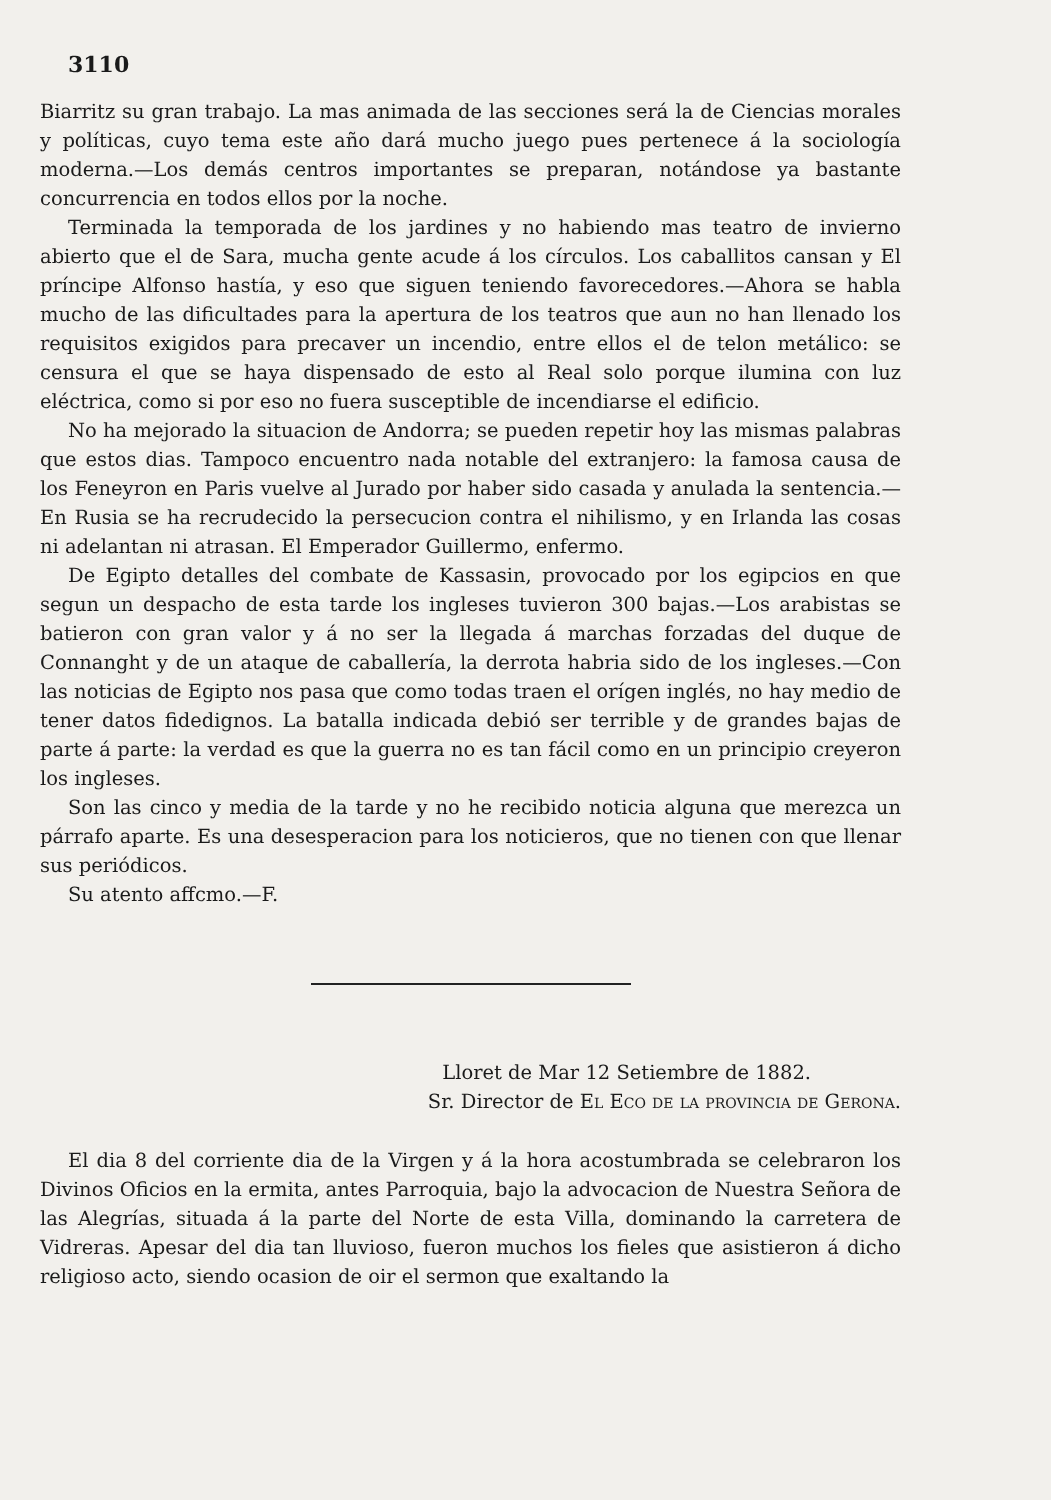3110
Biarritz su gran trabajo. La mas animada de las secciones será la de Ciencias morales y políticas, cuyo tema este año dará mucho juego pues pertenece á la sociología moderna.—Los demás centros importantes se preparan, notándose ya bastante concurrencia en todos ellos por la noche.
Terminada la temporada de los jardines y no habiendo mas teatro de invierno abierto que el de Sara, mucha gente acude á los círculos. Los caballitos cansan y El príncipe Alfonso hastía, y eso que siguen teniendo favorecedores.—Ahora se habla mucho de las dificultades para la apertura de los teatros que aun no han llenado los requisitos exigidos para precaver un incendio, entre ellos el de telon metálico: se censura el que se haya dispensado de esto al Real solo porque ilumina con luz eléctrica, como si por eso no fuera susceptible de incendiarse el edificio.
No ha mejorado la situacion de Andorra; se pueden repetir hoy las mismas palabras que estos dias. Tampoco encuentro nada notable del extranjero: la famosa causa de los Feneyron en Paris vuelve al Jurado por haber sido casada y anulada la sentencia.—En Rusia se ha recrudecido la persecucion contra el nihilismo, y en Irlanda las cosas ni adelantan ni atrasan. El Emperador Guillermo, enfermo.
De Egipto detalles del combate de Kassasin, provocado por los egipcios en que segun un despacho de esta tarde los ingleses tuvieron 300 bajas.—Los arabistas se batieron con gran valor y á no ser la llegada á marchas forzadas del duque de Connanght y de un ataque de caballería, la derrota habria sido de los ingleses.—Con las noticias de Egipto nos pasa que como todas traen el orígen inglés, no hay medio de tener datos fidedignos. La batalla indicada debió ser terrible y de grandes bajas de parte á parte: la verdad es que la guerra no es tan fácil como en un principio creyeron los ingleses.
Son las cinco y media de la tarde y no he recibido noticia alguna que merezca un párrafo aparte. Es una desesperacion para los noticieros, que no tienen con que llenar sus periódicos.
Su atento affcmo.—F.
Lloret de Mar 12 Setiembre de 1882.
Sr. Director de El Eco de la provincia de Gerona.
El dia 8 del corriente dia de la Virgen y á la hora acostumbrada se celebraron los Divinos Oficios en la ermita, antes Parroquia, bajo la advocacion de Nuestra Señora de las Alegrías, situada á la parte del Norte de esta Villa, dominando la carretera de Vidreras. Apesar del dia tan lluvioso, fueron muchos los fieles que asistieron á dicho religioso acto, siendo ocasion de oir el sermon que exaltando la